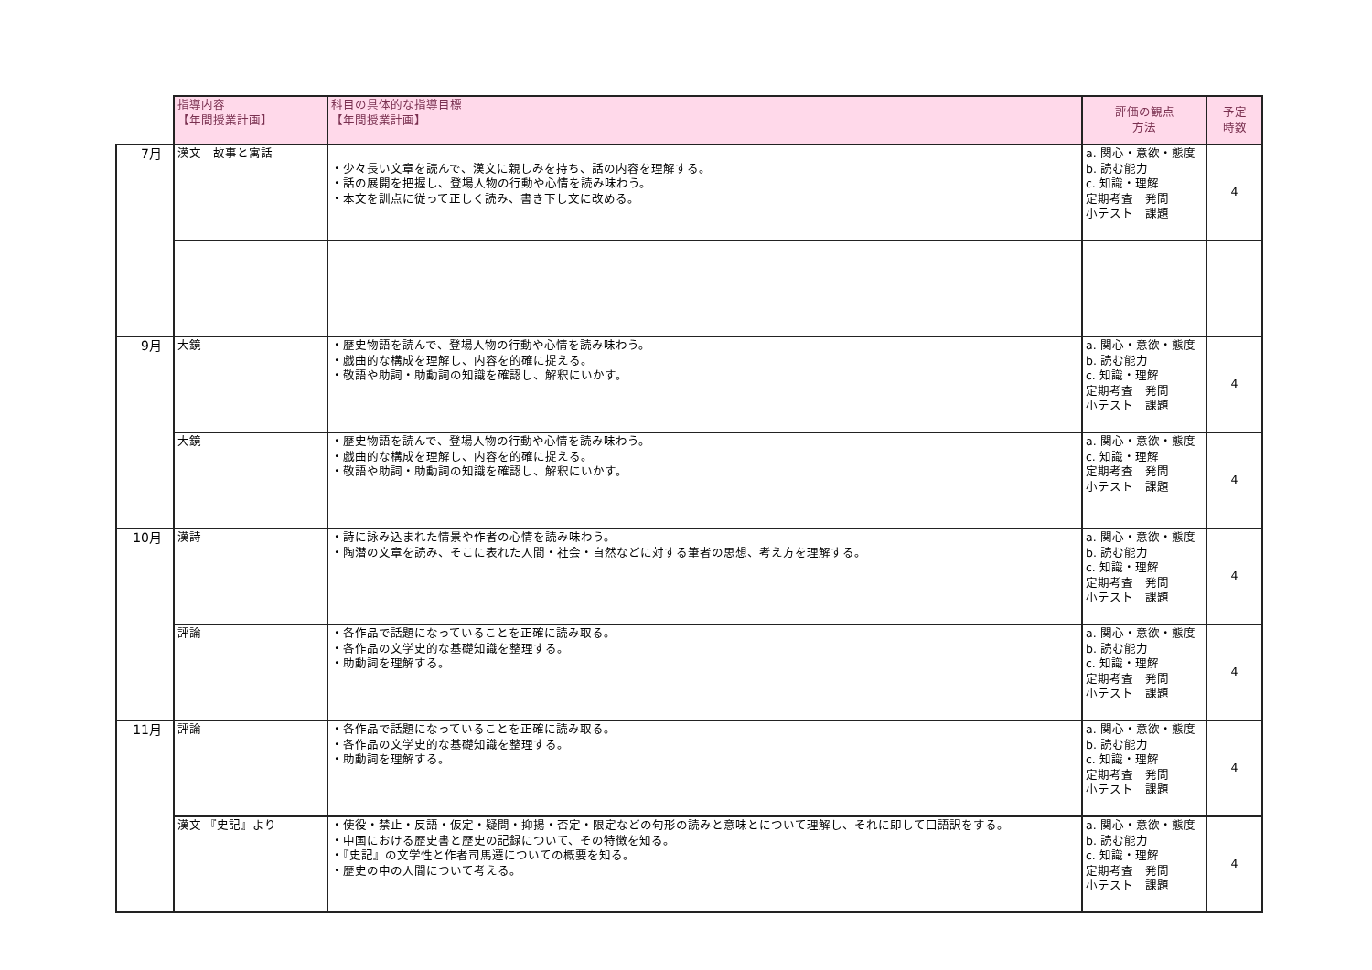| | 指導内容 【年間授業計画】 | 科目の具体的な指導目標 【年間授業計画】 | 評価の観点 方法 | 予定 時数 |
| --- | --- | --- | --- | --- |
| 7月 | 漢文 故事と寓話 | ・少々長い文章を読んで、漢文に親しみを持ち、話の内容を理解する。 ・話の展開を把握し、登場人物の行動や心情を読み味わう。 ・本文を訓点に従って正しく読み、書き下し文に改める。 | a. 関心・意欲・態度 b. 読む能力 c. 知識・理解 定期考査 発問 小テスト 課題 | 4 |
| 9月 | 大鏡 | ・歴史物語を読んで、登場人物の行動や心情を読み味わう。 ・戯曲的な構成を理解し、内容を的確に捉える。 ・敬語や助詞・助動詞の知識を確認し、解釈にいかす。 | a. 関心・意欲・態度 b. 読む能力 c. 知識・理解 定期考査 発問 小テスト 課題 | 4 |
| | 大鏡 | ・歴史物語を読んで、登場人物の行動や心情を読み味わう。 ・戯曲的な構成を理解し、内容を的確に捉える。 ・敬語や助詞・助動詞の知識を確認し、解釈にいかす。 | a. 関心・意欲・態度 c. 知識・理解 定期考査 発問 小テスト 課題 | 4 |
| 10月 | 漢詩 | ・詩に詠み込まれた情景や作者の心情を読み味わう。 ・陶潜の文章を読み、そこに表れた人間・社会・自然などに対する筆者の思想、考え方を理解する。 | a. 関心・意欲・態度 b. 読む能力 c. 知識・理解 定期考査 発問 小テスト 課題 | 4 |
| | 評論 | ・各作品で話題になっていることを正確に読み取る。 ・各作品の文学史的な基礎知識を整理する。 ・助動詞を理解する。 | a. 関心・意欲・態度 b. 読む能力 c. 知識・理解 定期考査 発問 小テスト 課題 | 4 |
| 11月 | 評論 | ・各作品で話題になっていることを正確に読み取る。 ・各作品の文学史的な基礎知識を整理する。 ・助動詞を理解する。 | a. 関心・意欲・態度 b. 読む能力 c. 知識・理解 定期考査 発問 小テスト 課題 | 4 |
| | 漢文 『史記』より | ・使役・禁止・反語・仮定・疑問・抑揚・否定・限定などの句形の読みと意味とについて理解し、それに即して口語訳をする。 ・中国における歴史書と歴史の記録について、その特徴を知る。 ・『史記』の文学性と作者司馬遷についての概要を知る。 ・歴史の中の人間について考える。 | a. 関心・意欲・態度 b. 読む能力 c. 知識・理解 定期考査 発問 小テスト 課題 | 4 |